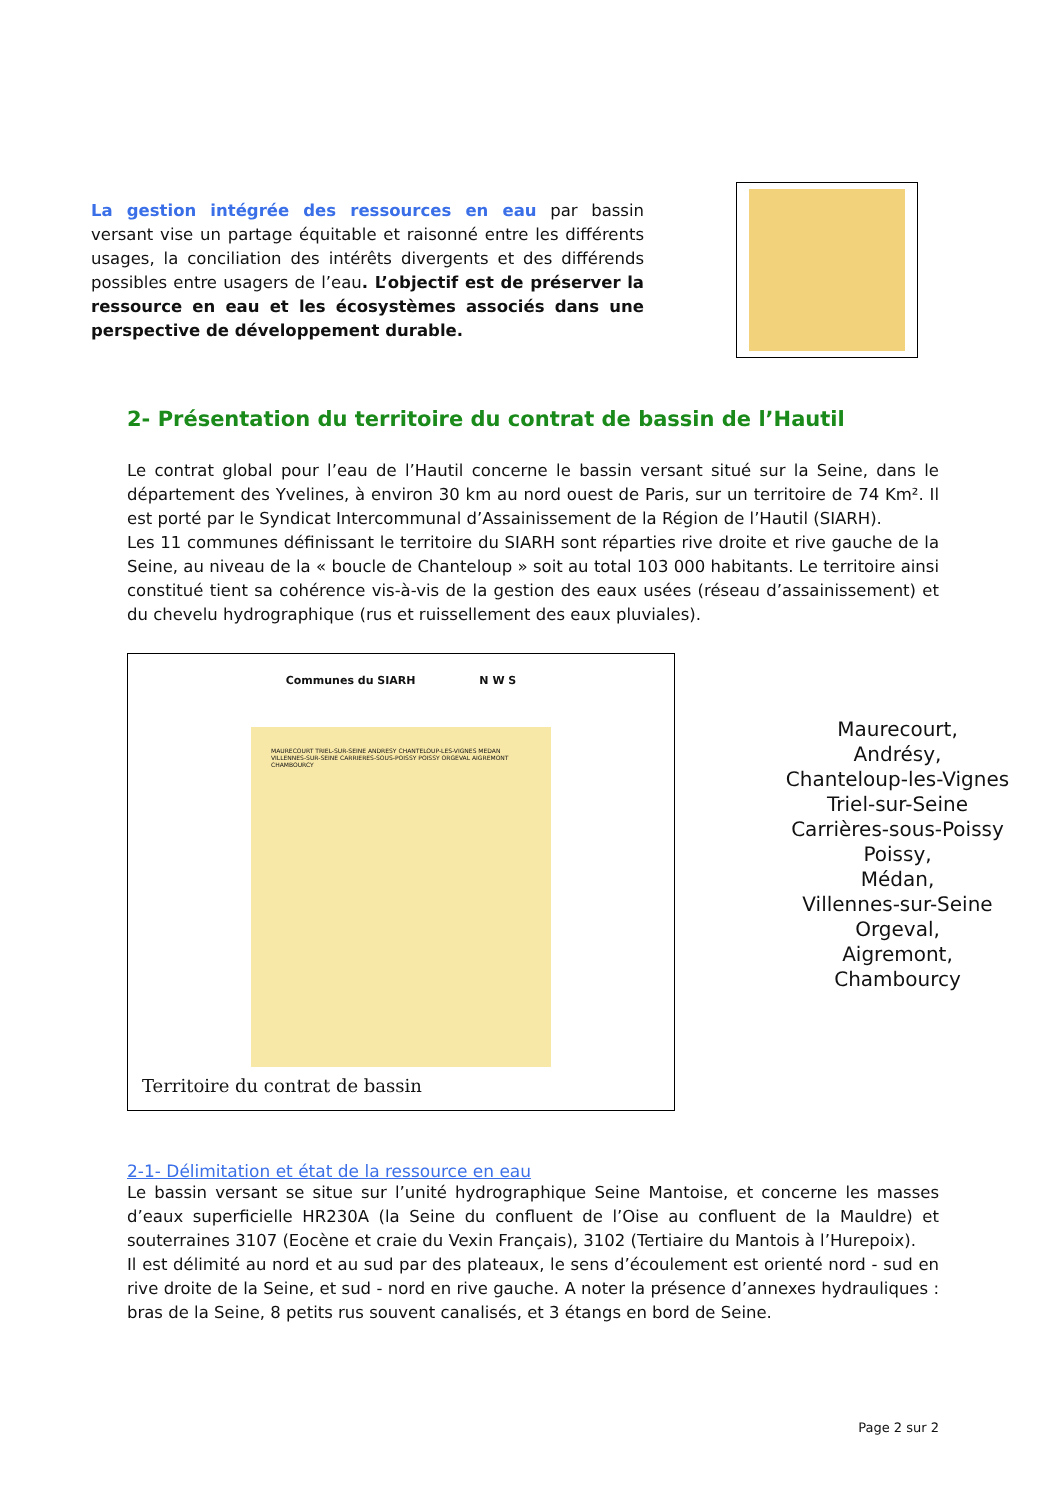La gestion intégrée des ressources en eau par bassin versant vise un partage équitable et raisonné entre les différents usages, la conciliation des intérêts divergents et des différends possibles entre usagers de l’eau. L’objectif est de préserver la ressource en eau et les écosystèmes associés dans une perspective de développement durable.
2- Présentation du territoire du contrat de bassin de l’Hautil
Le contrat global pour l’eau de l’Hautil concerne le bassin versant situé sur la Seine, dans le département des Yvelines, à environ 30 km au nord ouest de Paris, sur un territoire de 74 Km². Il est porté par le Syndicat Intercommunal d’Assainissement de la Région de l’Hautil (SIARH).
Les 11 communes définissant le territoire du SIARH sont réparties rive droite et rive gauche de la Seine, au niveau de la « boucle de Chanteloup » soit au total 103 000 habitants. Le territoire ainsi constitué tient sa cohérence vis-à-vis de la gestion des eaux usées (réseau d’assainissement) et du chevelu hydrographique (rus et ruissellement des eaux pluviales).
Communes du SIARH N W S
MAURECOURT TRIEL-SUR-SEINE ANDRESY CHANTELOUP-LES-VIGNES MEDAN VILLENNES-SUR-SEINE CARRIERES-SOUS-POISSY POISSY ORGEVAL AIGREMONT CHAMBOURCY
Territoire du contrat de bassin
Maurecourt,
Andrésy,
Chanteloup-les-Vignes
Triel-sur-Seine
Carrières-sous-Poissy
Poissy,
Médan,
Villennes-sur-Seine
Orgeval,
Aigremont,
Chambourcy
2-1- Délimitation et état de la ressource en eau
Le bassin versant se situe sur l’unité hydrographique Seine Mantoise, et concerne les masses d’eaux superficielle HR230A (la Seine du confluent de l’Oise au confluent de la Mauldre) et souterraines 3107 (Eocène et craie du Vexin Français), 3102 (Tertiaire du Mantois à l’Hurepoix).
Il est délimité au nord et au sud par des plateaux, le sens d’écoulement est orienté nord - sud en rive droite de la Seine, et sud - nord en rive gauche. A noter la présence d’annexes hydrauliques : bras de la Seine, 8 petits rus souvent canalisés, et 3 étangs en bord de Seine.
Page 2 sur 2